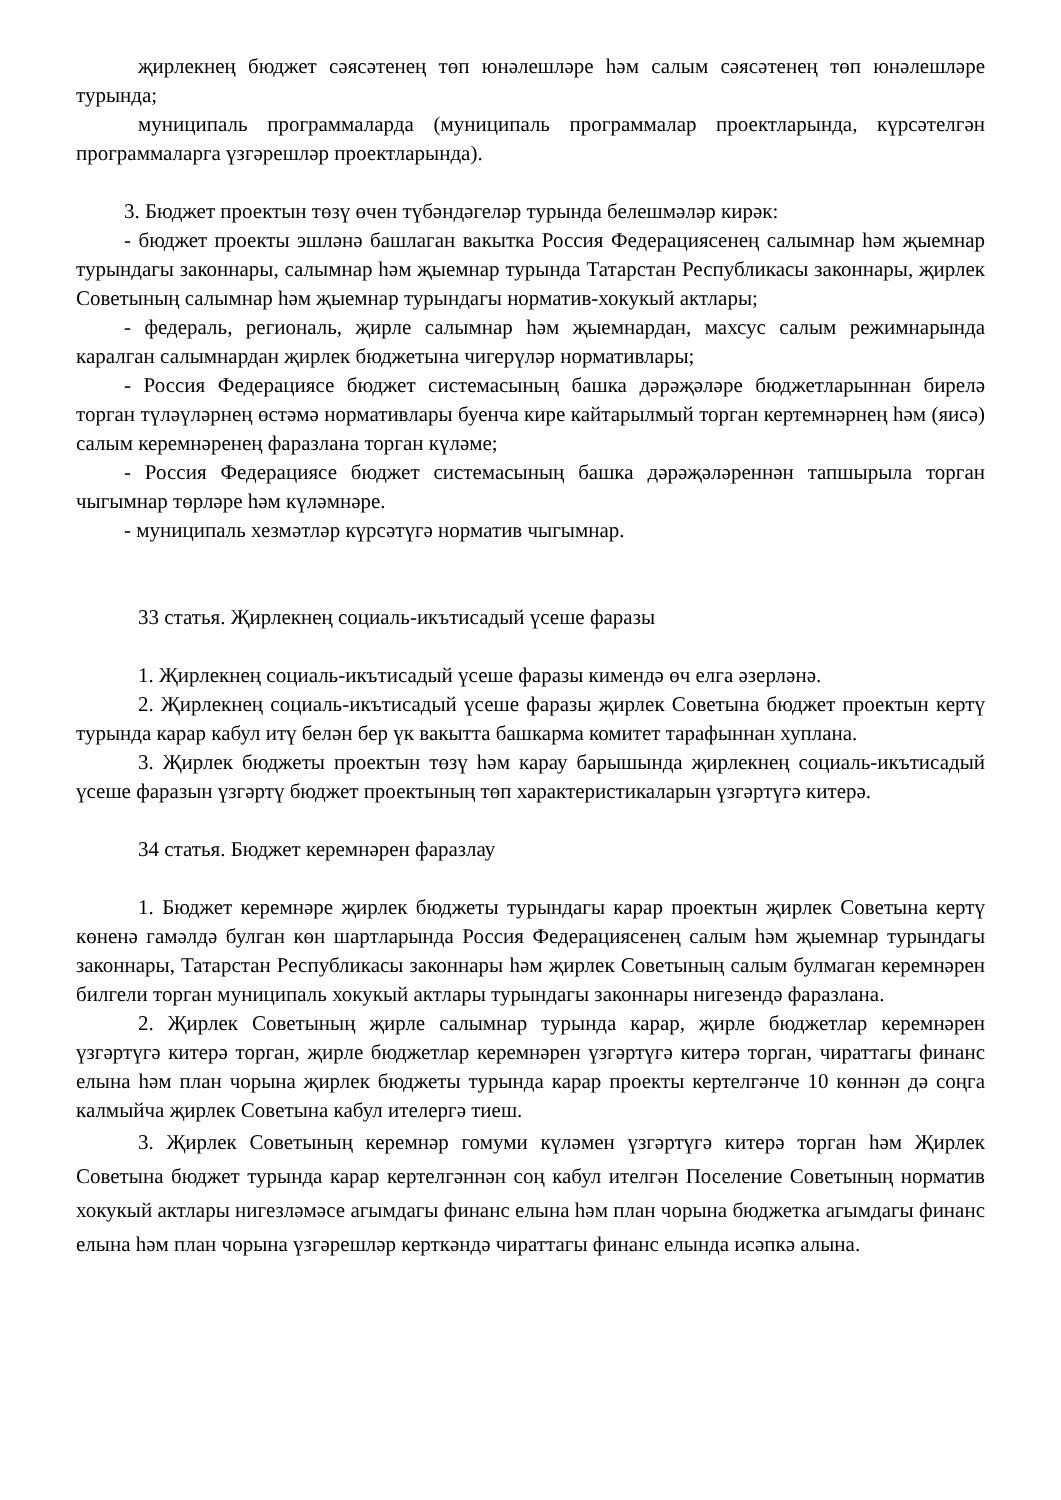җирлекнең бюджет сәясәтенең төп юнәлешләре һәм салым сәясәтенең төп юнәлешләре турында;
муниципаль программаларда (муниципаль программалар проектларында, күрсәтелгән программаларга үзгәрешләр проектларында).
3. Бюджет проектын төзү өчен түбәндәгеләр турында белешмәләр кирәк:
- бюджет проекты эшләнә башлаган вакытка Россия Федерациясенең салымнар һәм җыемнар турындагы законнары, салымнар һәм җыемнар турында Татарстан Республикасы законнары, җирлек Советының салымнар һәм җыемнар турындагы норматив-хокукый актлары;
- федераль, региональ, җирле салымнар һәм җыемнардан, махсус салым режимнарында каралган салымнардан җирлек бюджетына чигерүләр нормативлары;
- Россия Федерациясе бюджет системасының башка дәрәҗәләре бюджетларыннан бирелә торган түләүләрнең өстәмә нормативлары буенча кире кайтарылмый торган кертемнәрнең һәм (яисә) салым керемнәренең фаразлана торган күләме;
- Россия Федерациясе бюджет системасының башка дәрәҗәләреннән тапшырыла торган чыгымнар төрләре һәм күләмнәре.
- муниципаль хезмәтләр күрсәтүгә норматив чыгымнар.
33 статья. Җирлекнең социаль-икътисадый үсеше фаразы
1. Җирлекнең социаль-икътисадый үсеше фаразы кимендә өч елга әзерләнә.
2. Җирлекнең социаль-икътисадый үсеше фаразы җирлек Советына бюджет проектын кертү турында карар кабул итү белән бер үк вакытта башкарма комитет тарафыннан хуплана.
3. Җирлек бюджеты проектын төзү һәм карау барышында җирлекнең социаль-икътисадый үсеше фаразын үзгәртү бюджет проектының төп характеристикаларын үзгәртүгә китерә.
34 статья. Бюджет керемнәрен фаразлау
1. Бюджет керемнәре җирлек бюджеты турындагы карар проектын җирлек Советына кертү көненә гамәлдә булган көн шартларында Россия Федерациясенең салым һәм җыемнар турындагы законнары, Татарстан Республикасы законнары һәм җирлек Советының салым булмаган керемнәрен билгели торган муниципаль хокукый актлары турындагы законнары нигезендә фаразлана.
2. Җирлек Советының җирле салымнар турында карар, җирле бюджетлар керемнәрен үзгәртүгә китерә торган, җирле бюджетлар керемнәрен үзгәртүгә китерә торган, чираттагы финанс елына һәм план чорына җирлек бюджеты турында карар проекты кертелгәнче 10 көннән дә соңга калмыйча җирлек Советына кабул ителергә тиеш.
3. Җирлек Советының керемнәр гомуми күләмен үзгәртүгә китерә торган һәм Җирлек Советына бюджет турында карар кертелгәннән соң кабул ителгән Поселение Советының норматив хокукый актлары нигезләмәсе агымдагы финанс елына һәм план чорына бюджетка агымдагы финанс елына һәм план чорына үзгәрешләр керткәндә чираттагы финанс елында исәпкә алына.